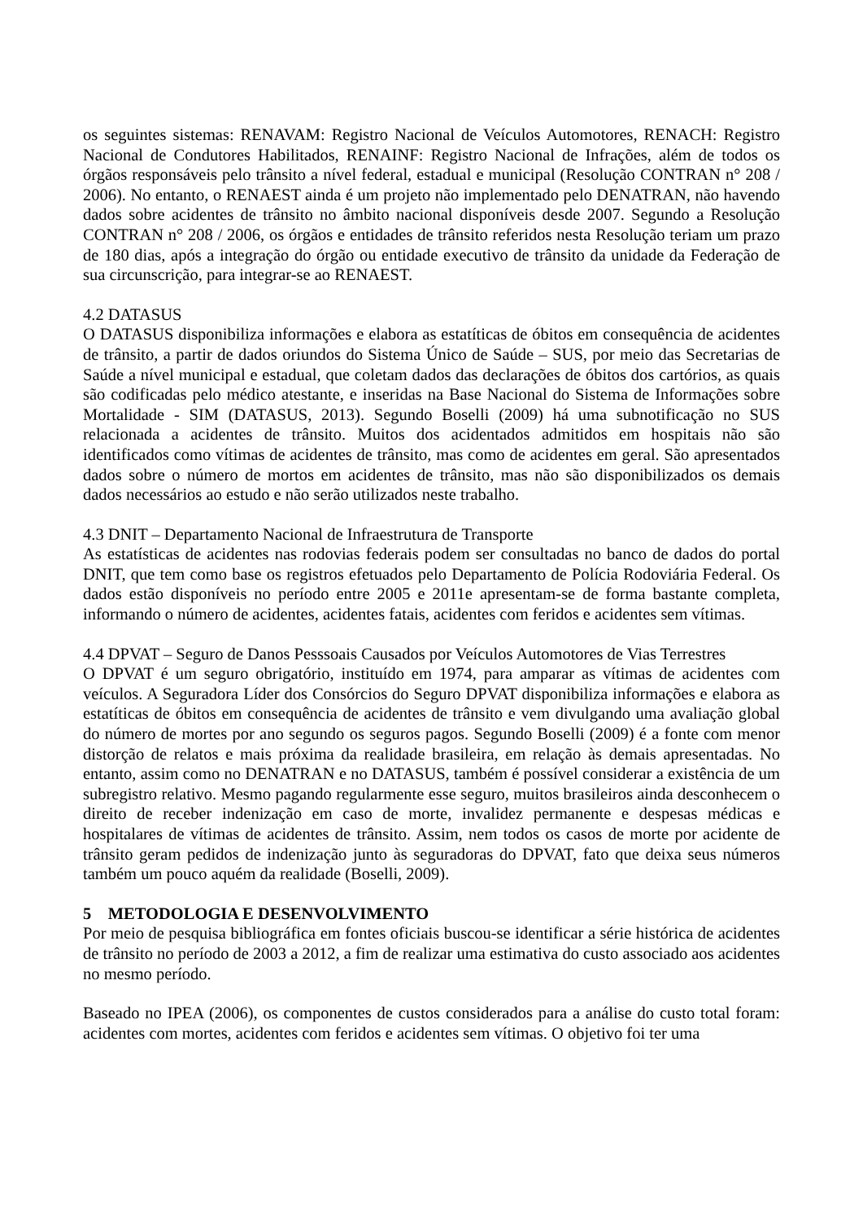os seguintes sistemas: RENAVAM: Registro Nacional de Veículos Automotores, RENACH: Registro Nacional de Condutores Habilitados, RENAINF: Registro Nacional de Infrações, além de todos os órgãos responsáveis pelo trânsito a nível federal, estadual e municipal (Resolução CONTRAN n° 208 / 2006). No entanto, o RENAEST ainda é um projeto não implementado pelo DENATRAN, não havendo dados sobre acidentes de trânsito no âmbito nacional disponíveis desde 2007. Segundo a Resolução CONTRAN n° 208 / 2006, os órgãos e entidades de trânsito referidos nesta Resolução teriam um prazo de 180 dias, após a integração do órgão ou entidade executivo de trânsito da unidade da Federação de sua circunscrição, para integrar-se ao RENAEST.
4.2 DATASUS
O DATASUS disponibiliza informações e elabora as estatíticas de óbitos em consequência de acidentes de trânsito, a partir de dados oriundos do Sistema Único de Saúde – SUS, por meio das Secretarias de Saúde a nível municipal e estadual, que coletam dados das declarações de óbitos dos cartórios, as quais são codificadas pelo médico atestante, e inseridas na Base Nacional do Sistema de Informações sobre Mortalidade - SIM (DATASUS, 2013). Segundo Boselli (2009) há uma subnotificação no SUS relacionada a acidentes de trânsito. Muitos dos acidentados admitidos em hospitais não são identificados como vítimas de acidentes de trânsito, mas como de acidentes em geral. São apresentados dados sobre o número de mortos em acidentes de trânsito, mas não são disponibilizados os demais dados necessários ao estudo e não serão utilizados neste trabalho.
4.3 DNIT – Departamento Nacional de Infraestrutura de Transporte
As estatísticas de acidentes nas rodovias federais podem ser consultadas no banco de dados do portal DNIT, que tem como base os registros efetuados pelo Departamento de Polícia Rodoviária Federal. Os dados estão disponíveis no período entre 2005 e 2011e apresentam-se de forma bastante completa, informando o número de acidentes, acidentes fatais, acidentes com feridos e acidentes sem vítimas.
4.4 DPVAT – Seguro de Danos Pesssoais Causados por Veículos Automotores de Vias Terrestres
O DPVAT é um seguro obrigatório, instituído em 1974, para amparar as vítimas de acidentes com veículos. A Seguradora Líder dos Consórcios do Seguro DPVAT disponibiliza informações e elabora as estatíticas de óbitos em consequência de acidentes de trânsito e vem divulgando uma avaliação global do número de mortes por ano segundo os seguros pagos. Segundo Boselli (2009) é a fonte com menor distorção de relatos e mais próxima da realidade brasileira, em relação às demais apresentadas. No entanto, assim como no DENATRAN e no DATASUS, também é possível considerar a existência de um subregistro relativo. Mesmo pagando regularmente esse seguro, muitos brasileiros ainda desconhecem o direito de receber indenização em caso de morte, invalidez permanente e despesas médicas e hospitalares de vítimas de acidentes de trânsito. Assim, nem todos os casos de morte por acidente de trânsito geram pedidos de indenização junto às seguradoras do DPVAT, fato que deixa seus números também um pouco aquém da realidade (Boselli, 2009).
5 METODOLOGIA E DESENVOLVIMENTO
Por meio de pesquisa bibliográfica em fontes oficiais buscou-se identificar a série histórica de acidentes de trânsito no período de 2003 a 2012, a fim de realizar uma estimativa do custo associado aos acidentes no mesmo período.
Baseado no IPEA (2006), os componentes de custos considerados para a análise do custo total foram: acidentes com mortes, acidentes com feridos e acidentes sem vítimas. O objetivo foi ter uma